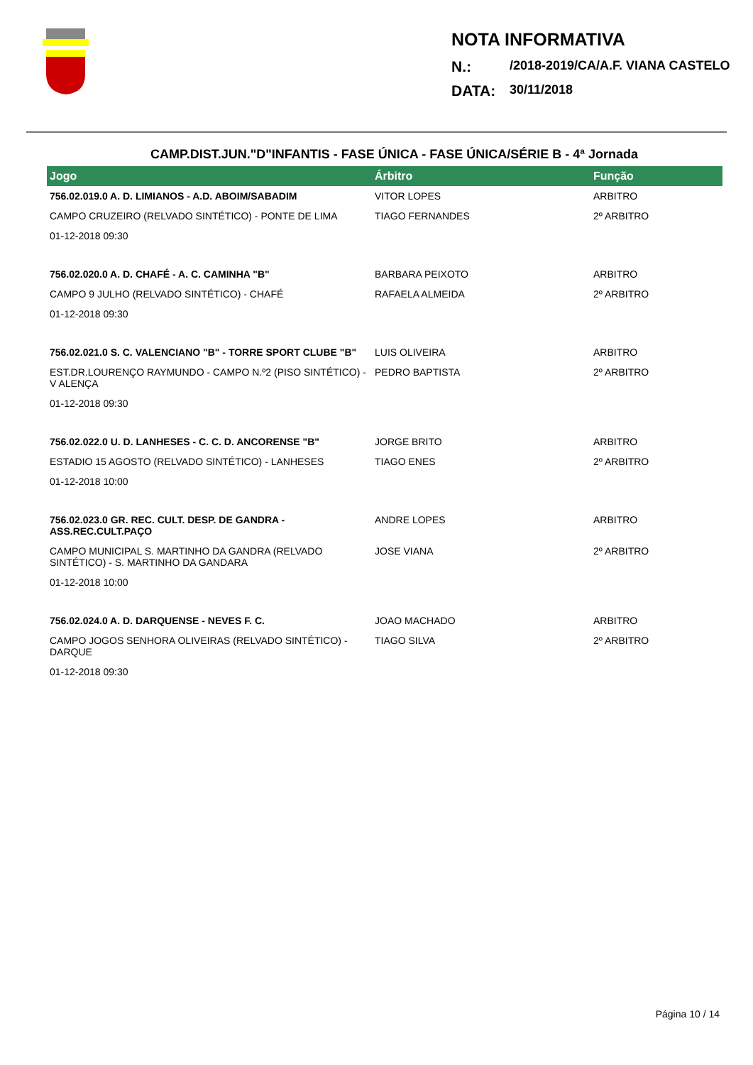NOTA INFORMATIVA
N.: /2018-2019/CA/A.F. VIANA CASTELO
DATA: 30/11/2018
CAMP.DIST.JUN."D"INFANTIS - FASE ÚNICA - FASE ÚNICA/SÉRIE B - 4ª Jornada
| Jogo | Árbitro | Função |
| --- | --- | --- |
| 756.02.019.0 A. D. LIMIANOS - A.D. ABOIM/SABADIM | VITOR LOPES | ARBITRO |
| CAMPO CRUZEIRO (RELVADO SINTÉTICO) - PONTE DE LIMA | TIAGO FERNANDES | 2º ARBITRO |
| 01-12-2018 09:30 | | |
| 756.02.020.0 A. D. CHAFÉ - A. C. CAMINHA "B" | BARBARA PEIXOTO | ARBITRO |
| CAMPO 9 JULHO (RELVADO SINTÉTICO) - CHAFÉ | RAFAELA ALMEIDA | 2º ARBITRO |
| 01-12-2018 09:30 | | |
| 756.02.021.0 S. C. VALENCIANO "B" - TORRE SPORT CLUBE "B" | LUIS OLIVEIRA | ARBITRO |
| EST.DR.LOURENÇO RAYMUNDO - CAMPO N.º2 (PISO SINTÉTICO) - V ALENÇA | PEDRO BAPTISTA | 2º ARBITRO |
| 01-12-2018 09:30 | | |
| 756.02.022.0 U. D. LANHESES - C. C. D. ANCORENSE "B" | JORGE BRITO | ARBITRO |
| ESTADIO 15 AGOSTO (RELVADO SINTÉTICO) - LANHESES | TIAGO ENES | 2º ARBITRO |
| 01-12-2018 10:00 | | |
| 756.02.023.0 GR. REC. CULT. DESP. DE GANDRA - ASS.REC.CULT.PAÇO | ANDRE LOPES | ARBITRO |
| CAMPO MUNICIPAL S. MARTINHO DA GANDRA (RELVADO SINTÉTICO) - S. MARTINHO DA GANDARA | JOSE VIANA | 2º ARBITRO |
| 01-12-2018 10:00 | | |
| 756.02.024.0 A. D. DARQUENSE - NEVES F. C. | JOAO MACHADO | ARBITRO |
| CAMPO JOGOS SENHORA OLIVEIRAS (RELVADO SINTÉTICO) - DARQUE | TIAGO SILVA | 2º ARBITRO |
| 01-12-2018 09:30 | | |
Página 10 / 14